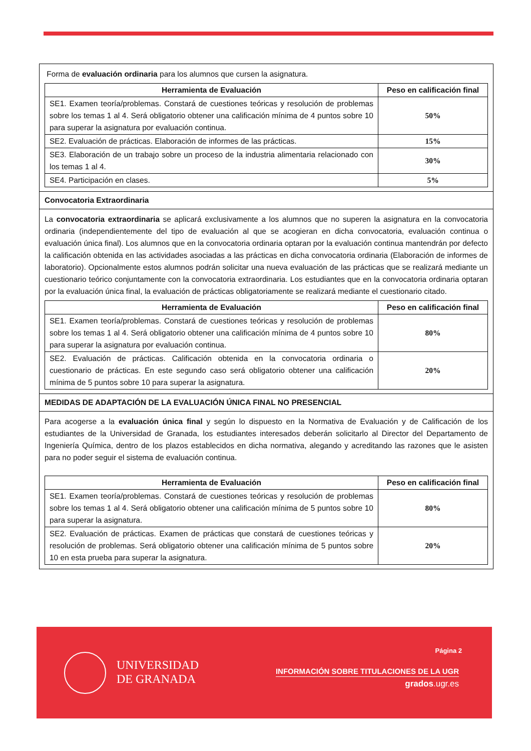Forma de evaluación ordinaria para los alumnos que cursen la asignatura.
| Herramienta de Evaluación | Peso en calificación final |
| --- | --- |
| SE1. Examen teoría/problemas. Constará de cuestiones teóricas y resolución de problemas sobre los temas 1 al 4. Será obligatorio obtener una calificación mínima de 4 puntos sobre 10 para superar la asignatura por evaluación continua. | 50% |
| SE2. Evaluación de prácticas. Elaboración de informes de las prácticas. | 15% |
| SE3. Elaboración de un trabajo sobre un proceso de la industria alimentaria relacionado con los temas 1 al 4. | 30% |
| SE4. Participación en clases. | 5% |
Convocatoria Extraordinaria
La convocatoria extraordinaria se aplicará exclusivamente a los alumnos que no superen la asignatura en la convocatoria ordinaria (independientemente del tipo de evaluación al que se acogieran en dicha convocatoria, evaluación continua o evaluación única final). Los alumnos que en la convocatoria ordinaria optaran por la evaluación continua mantendrán por defecto la calificación obtenida en las actividades asociadas a las prácticas en dicha convocatoria ordinaria (Elaboración de informes de laboratorio). Opcionalmente estos alumnos podrán solicitar una nueva evaluación de las prácticas que se realizará mediante un cuestionario teórico conjuntamente con la convocatoria extraordinaria. Los estudiantes que en la convocatoria ordinaria optaran por la evaluación única final, la evaluación de prácticas obligatoriamente se realizará mediante el cuestionario citado.
| Herramienta de Evaluación | Peso en calificación final |
| --- | --- |
| SE1. Examen teoría/problemas. Constará de cuestiones teóricas y resolución de problemas sobre los temas 1 al 4. Será obligatorio obtener una calificación mínima de 4 puntos sobre 10 para superar la asignatura por evaluación continua. | 80% |
| SE2. Evaluación de prácticas. Calificación obtenida en la convocatoria ordinaria o cuestionario de prácticas. En este segundo caso será obligatorio obtener una calificación mínima de 5 puntos sobre 10 para superar la asignatura. | 20% |
MEDIDAS DE ADAPTACIÓN DE LA EVALUACIÓN ÚNICA FINAL NO PRESENCIAL
Para acogerse a la evaluación única final y según lo dispuesto en la Normativa de Evaluación y de Calificación de los estudiantes de la Universidad de Granada, los estudiantes interesados deberán solicitarlo al Director del Departamento de Ingeniería Química, dentro de los plazos establecidos en dicha normativa, alegando y acreditando las razones que le asisten para no poder seguir el sistema de evaluación continua.
| Herramienta de Evaluación | Peso en calificación final |
| --- | --- |
| SE1. Examen teoría/problemas. Constará de cuestiones teóricas y resolución de problemas sobre los temas 1 al 4. Será obligatorio obtener una calificación mínima de 5 puntos sobre 10 para superar la asignatura. | 80% |
| SE2. Evaluación de prácticas. Examen de prácticas que constará de cuestiones teóricas y resolución de problemas. Será obligatorio obtener una calificación mínima de 5 puntos sobre 10 en esta prueba para superar la asignatura. | 20% |
Página 2
UNIVERSIDAD
DE GRANADA
INFORMACIÓN SOBRE TITULACIONES DE LA UGR
grados.ugr.es